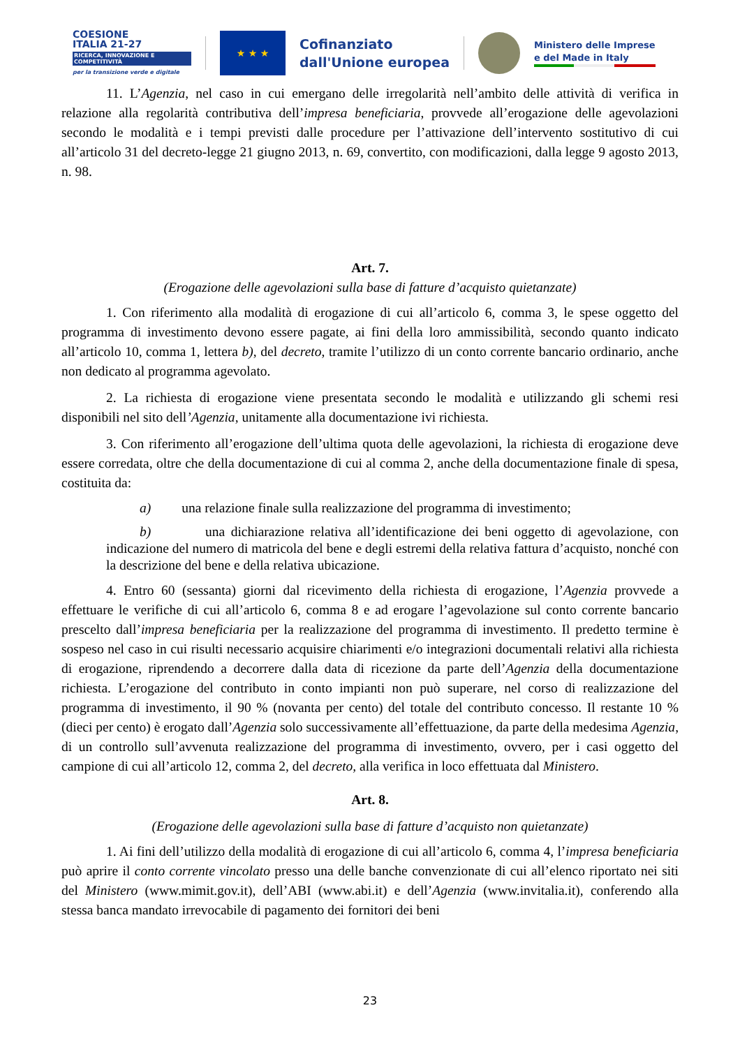COESIONE
ITALIA 21-27
RICERCA, INNOVAZIONE E COMPETITIVITÀ
per la transizione verde e digitale
★ ★ ★
Cofinanziato
dall'Unione europea
Ministero delle Imprese
e del Made in Italy
11. L’Agenzia, nel caso in cui emergano delle irregolarità nell’ambito delle attività di verifica in relazione alla regolarità contributiva dell’impresa beneficiaria, provvede all’erogazione delle agevolazioni secondo le modalità e i tempi previsti dalle procedure per l’attivazione dell’intervento sostitutivo di cui all’articolo 31 del decreto-legge 21 giugno 2013, n. 69, convertito, con modificazioni, dalla legge 9 agosto 2013, n. 98.
Art. 7.
(Erogazione delle agevolazioni sulla base di fatture d’acquisto quietanzate)
1. Con riferimento alla modalità di erogazione di cui all’articolo 6, comma 3, le spese oggetto del programma di investimento devono essere pagate, ai fini della loro ammissibilità, secondo quanto indicato all’articolo 10, comma 1, lettera b), del decreto, tramite l’utilizzo di un conto corrente bancario ordinario, anche non dedicato al programma agevolato.
2. La richiesta di erogazione viene presentata secondo le modalità e utilizzando gli schemi resi disponibili nel sito dell’Agenzia, unitamente alla documentazione ivi richiesta.
3. Con riferimento all’erogazione dell’ultima quota delle agevolazioni, la richiesta di erogazione deve essere corredata, oltre che della documentazione di cui al comma 2, anche della documentazione finale di spesa, costituita da:
a) una relazione finale sulla realizzazione del programma di investimento;
b) una dichiarazione relativa all’identificazione dei beni oggetto di agevolazione, con indicazione del numero di matricola del bene e degli estremi della relativa fattura d’acquisto, nonché con la descrizione del bene e della relativa ubicazione.
4. Entro 60 (sessanta) giorni dal ricevimento della richiesta di erogazione, l’Agenzia provvede a effettuare le verifiche di cui all’articolo 6, comma 8 e ad erogare l’agevolazione sul conto corrente bancario prescelto dall’impresa beneficiaria per la realizzazione del programma di investimento. Il predetto termine è sospeso nel caso in cui risulti necessario acquisire chiarimenti e/o integrazioni documentali relativi alla richiesta di erogazione, riprendendo a decorrere dalla data di ricezione da parte dell’Agenzia della documentazione richiesta. L’erogazione del contributo in conto impianti non può superare, nel corso di realizzazione del programma di investimento, il 90 % (novanta per cento) del totale del contributo concesso. Il restante 10 % (dieci per cento) è erogato dall’Agenzia solo successivamente all’effettuazione, da parte della medesima Agenzia, di un controllo sull’avvenuta realizzazione del programma di investimento, ovvero, per i casi oggetto del campione di cui all’articolo 12, comma 2, del decreto, alla verifica in loco effettuata dal Ministero.
Art. 8.
(Erogazione delle agevolazioni sulla base di fatture d’acquisto non quietanzate)
1. Ai fini dell’utilizzo della modalità di erogazione di cui all’articolo 6, comma 4, l’impresa beneficiaria può aprire il conto corrente vincolato presso una delle banche convenzionate di cui all’elenco riportato nei siti del Ministero (www.mimit.gov.it), dell’ABI (www.abi.it) e dell’Agenzia (www.invitalia.it), conferendo alla stessa banca mandato irrevocabile di pagamento dei fornitori dei beni
23